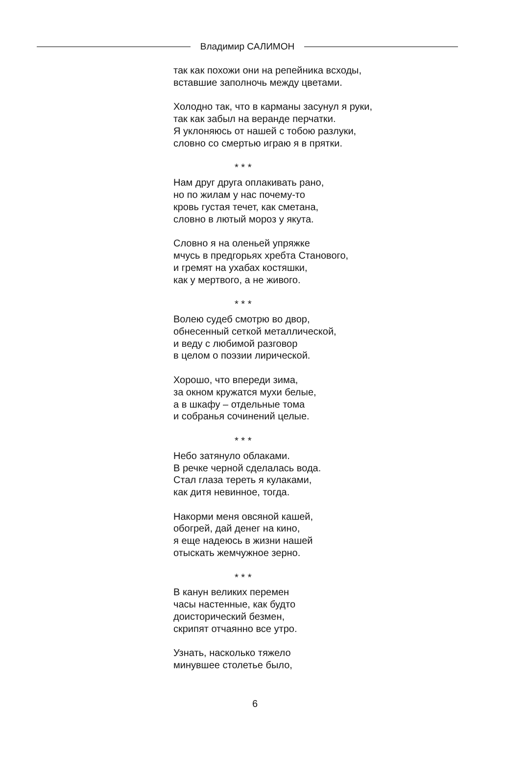Владимир САЛИМОН
так как похожи они на репейника всходы,
вставшие заполночь между цветами.
Холодно так, что в карманы засунул я руки,
так как забыл на веранде перчатки.
Я уклоняюсь от нашей с тобою разлуки,
словно со смертью играю я в прятки.
* * *
Нам друг друга оплакивать рано,
но по жилам у нас почему-то
кровь густая течет, как сметана,
словно в лютый мороз у якута.
Словно я на оленьей упряжке
мчусь в предгорьях хребта Станового,
и гремят на ухабах костяшки,
как у мертвого, а не живого.
* * *
Волею судеб смотрю во двор,
обнесенный сеткой металлической,
и веду с любимой разговор
в целом о поэзии лирической.
Хорошо, что впереди зима,
за окном кружатся мухи белые,
а в шкафу – отдельные тома
и собранья сочинений целые.
* * *
Небо затянуло облаками.
В речке черной сделалась вода.
Стал глаза тереть я кулаками,
как дитя невинное, тогда.
Накорми меня овсяной кашей,
обогрей, дай денег на кино,
я еще надеюсь в жизни нашей
отыскать жемчужное зерно.
* * *
В канун великих перемен
часы настенные, как будто
доисторический безмен,
скрипят отчаянно все утро.
Узнать, насколько тяжело
минувшее столетье было,
6